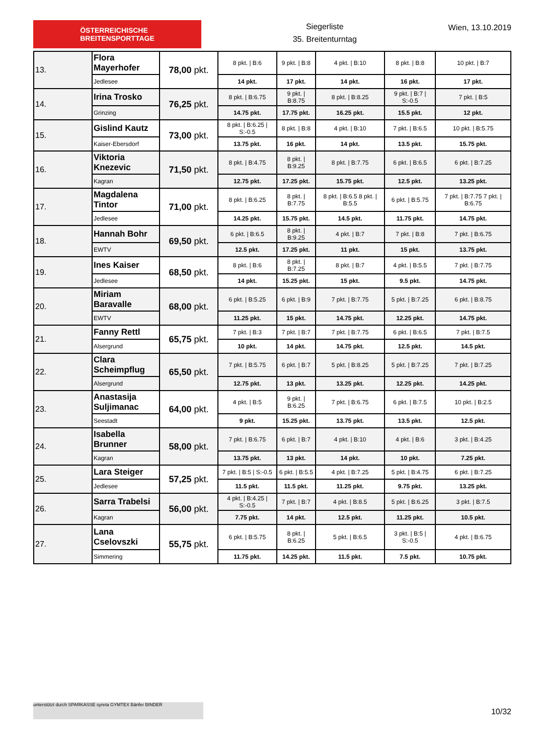ÖSTERREICHISCHE
BREITENSPORTTAGE
Siegerliste
35. Breitenturntag
Wien, 13.10.2019
| 13. | Flora Mayerhofer | 78,00 pkt. | 8 pkt. / B:6 | 9 pkt. / B:8 | 4 pkt. / B:10 | 8 pkt. / B:8 | 10 pkt. / B:7 |
| | Jedlesee | | 14 pkt. | 17 pkt. | 14 pkt. | 16 pkt. | 17 pkt. |
| 14. | Irina Trosko | 76,25 pkt. | 8 pkt. / B:6.75 | 9 pkt. / B:8.75 | 8 pkt. / B:8.25 | 9 pkt. / B:7 / S:-0.5 | 7 pkt. / B:5 |
| | Grinzing | | 14.75 pkt. | 17.75 pkt. | 16.25 pkt. | 15.5 pkt. | 12 pkt. |
| 15. | Gislind Kautz | 73,00 pkt. | 8 pkt. / B:6.25 / S:-0.5 | 8 pkt. / B:8 | 4 pkt. / B:10 | 7 pkt. / B:6.5 | 10 pkt. / B:5.75 |
| | Kaiser-Ebersdorf | | 13.75 pkt. | 16 pkt. | 14 pkt. | 13.5 pkt. | 15.75 pkt. |
| 16. | Viktoria Knezevic | 71,50 pkt. | 8 pkt. / B:4.75 | 8 pkt. / B:9.25 | 8 pkt. / B:7.75 | 6 pkt. / B:6.5 | 6 pkt. / B:7.25 |
| | Kagran | | 12.75 pkt. | 17.25 pkt. | 15.75 pkt. | 12.5 pkt. | 13.25 pkt. |
| 17. | Magdalena Tintor | 71,00 pkt. | 8 pkt. / B:6.25 | 8 pkt. / B:7.75 | 8 pkt. / B:6.5 8 pkt. / B:5.5 | 6 pkt. / B:5.75 | 7 pkt. / B:7.75 7 pkt. / B:6.75 |
| | Jedlesee | | 14.25 pkt. | 15.75 pkt. | 14.5 pkt. | 11.75 pkt. | 14.75 pkt. |
| 18. | Hannah Bohr | 69,50 pkt. | 6 pkt. / B:6.5 | 8 pkt. / B:9.25 | 4 pkt. / B:7 | 7 pkt. / B:8 | 7 pkt. / B:6.75 |
| | EWTV | | 12.5 pkt. | 17.25 pkt. | 11 pkt. | 15 pkt. | 13.75 pkt. |
| 19. | Ines Kaiser | 68,50 pkt. | 8 pkt. / B:6 | 8 pkt. / B:7.25 | 8 pkt. / B:7 | 4 pkt. / B:5.5 | 7 pkt. / B:7.75 |
| | Jedlesee | | 14 pkt. | 15.25 pkt. | 15 pkt. | 9.5 pkt. | 14.75 pkt. |
| 20. | Miriam Baravalle | 68,00 pkt. | 6 pkt. / B:5.25 | 6 pkt. / B:9 | 7 pkt. / B:7.75 | 5 pkt. / B:7.25 | 6 pkt. / B:8.75 |
| | EWTV | | 11.25 pkt. | 15 pkt. | 14.75 pkt. | 12.25 pkt. | 14.75 pkt. |
| 21. | Fanny Rettl | 65,75 pkt. | 7 pkt. / B:3 | 7 pkt. / B:7 | 7 pkt. / B:7.75 | 6 pkt. / B:6.5 | 7 pkt. / B:7.5 |
| | Alsergrund | | 10 pkt. | 14 pkt. | 14.75 pkt. | 12.5 pkt. | 14.5 pkt. |
| 22. | Clara Scheimpflug | 65,50 pkt. | 7 pkt. / B:5.75 | 6 pkt. / B:7 | 5 pkt. / B:8.25 | 5 pkt. / B:7.25 | 7 pkt. / B:7.25 |
| | Alsergrund | | 12.75 pkt. | 13 pkt. | 13.25 pkt. | 12.25 pkt. | 14.25 pkt. |
| 23. | Anastasija Suljimanac | 64,00 pkt. | 4 pkt. / B:5 | 9 pkt. / B:6.25 | 7 pkt. / B:6.75 | 6 pkt. / B:7.5 | 10 pkt. / B:2.5 |
| | Seestadt | | 9 pkt. | 15.25 pkt. | 13.75 pkt. | 13.5 pkt. | 12.5 pkt. |
| 24. | Isabella Brunner | 58,00 pkt. | 7 pkt. / B:6.75 | 6 pkt. / B:7 | 4 pkt. / B:10 | 4 pkt. / B:6 | 3 pkt. / B:4.25 |
| | Kagran | | 13.75 pkt. | 13 pkt. | 14 pkt. | 10 pkt. | 7.25 pkt. |
| 25. | Lara Steiger | 57,25 pkt. | 7 pkt. / B:5 / S:-0.5 | 6 pkt. / B:5.5 | 4 pkt. / B:7.25 | 5 pkt. / B:4.75 | 6 pkt. / B:7.25 |
| | Jedlesee | | 11.5 pkt. | 11.5 pkt. | 11.25 pkt. | 9.75 pkt. | 13.25 pkt. |
| 26. | Sarra Trabelsi | 56,00 pkt. | 4 pkt. / B:4.25 / S:-0.5 | 7 pkt. / B:7 | 4 pkt. / B:8.5 | 5 pkt. / B:6.25 | 3 pkt. / B:7.5 |
| | Kagran | | 7.75 pkt. | 14 pkt. | 12.5 pkt. | 11.25 pkt. | 10.5 pkt. |
| 27. | Lana Cselovszki | 55,75 pkt. | 6 pkt. / B:5.75 | 8 pkt. / B:6.25 | 5 pkt. / B:6.5 | 3 pkt. / B:5 / S:-0.5 | 4 pkt. / B:6.75 |
| | Simmering | | 11.75 pkt. | 14.25 pkt. | 11.5 pkt. | 7.5 pkt. | 10.75 pkt. |
unterstützt durch SPARKASSE syreta GYMTEX Bänfer BINDER
10/32